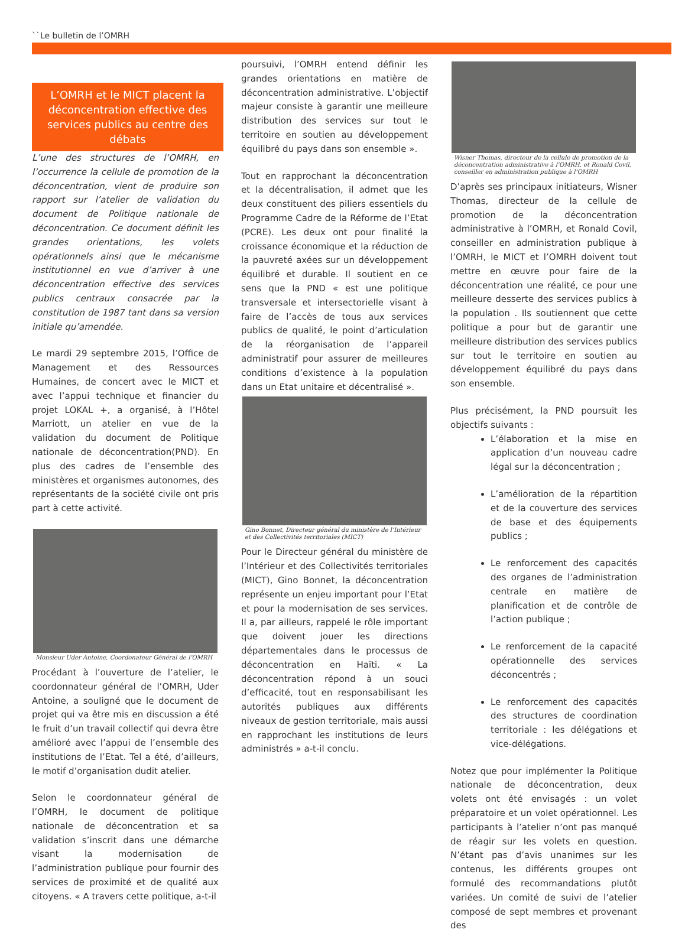``Le bulletin de l’OMRH
L’OMRH et le MICT placent la déconcentration effective des services publics au centre des débats
L’une des structures de l’OMRH, en l’occurrence la cellule de promotion de la déconcentration, vient de produire son rapport sur l’atelier de validation du document de Politique nationale de déconcentration. Ce document définit les grandes orientations, les volets opérationnels ainsi que le mécanisme institutionnel en vue d’arriver à une déconcentration effective des services publics centraux consacrée par la constitution de 1987 tant dans sa version initiale qu’amendée.
Le mardi 29 septembre 2015, l’Office de Management et des Ressources Humaines, de concert avec le MICT et avec l’appui technique et financier du projet LOKAL +, a organisé, à l’Hôtel Marriott, un atelier en vue de la validation du document de Politique nationale de déconcentration(PND). En plus des cadres de l’ensemble des ministères et organismes autonomes, des représentants de la société civile ont pris part à cette activité.
Monsieur Uder Antoine, Coordonateur Général de l’OMRH
Procédant à l’ouverture de l’atelier, le coordonnateur général de l’OMRH, Uder Antoine, a souligné que le document de projet qui va être mis en discussion a été le fruit d’un travail collectif qui devra être amélioré avec l’appui de l’ensemble des institutions de l’Etat. Tel a été, d’ailleurs, le motif d’organisation dudit atelier.
Selon le coordonnateur général de l’OMRH, le document de politique nationale de déconcentration et sa validation s’inscrit dans une démarche visant la modernisation de l’administration publique pour fournir des services de proximité et de qualité aux citoyens. « A travers cette politique, a-t-il
poursuivi, l’OMRH entend définir les grandes orientations en matière de déconcentration administrative. L’objectif majeur consiste à garantir une meilleure distribution des services sur tout le territoire en soutien au développement équilibré du pays dans son ensemble ».
Tout en rapprochant la déconcentration et la décentralisation, il admet que les deux constituent des piliers essentiels du Programme Cadre de la Réforme de l’Etat (PCRE). Les deux ont pour finalité la croissance économique et la réduction de la pauvreté axées sur un développement équilibré et durable. Il soutient en ce sens que la PND « est une politique transversale et intersectorielle visant à faire de l’accès de tous aux services publics de qualité, le point d’articulation de la réorganisation de l’appareil administratif pour assurer de meilleures conditions d’existence à la population dans un Etat unitaire et décentralisé ».
Gino Bonnet, Directeur général du ministère de l’Intérieur et des Collectivités territoriales (MICT)
Pour le Directeur général du ministère de l’Intérieur et des Collectivités territoriales (MICT), Gino Bonnet, la déconcentration représente un enjeu important pour l’Etat et pour la modernisation de ses services. Il a, par ailleurs, rappelé le rôle important que doivent jouer les directions départementales dans le processus de déconcentration en Haïti. « La déconcentration répond à un souci d’efficacité, tout en responsabilisant les autorités publiques aux différents niveaux de gestion territoriale, mais aussi en rapprochant les institutions de leurs administrés » a-t-il conclu.
Wisner Thomas, directeur de la cellule de promotion de la déconcentration administrative à l’OMRH, et Ronald Covil, conseiller en administration publique à l’OMRH
D’après ses principaux initiateurs, Wisner Thomas, directeur de la cellule de promotion de la déconcentration administrative à l’OMRH, et Ronald Covil, conseiller en administration publique à l’OMRH, le MICT et l’OMRH doivent tout mettre en œuvre pour faire de la déconcentration une réalité, ce pour une meilleure desserte des services publics à la population . Ils soutiennent que cette politique a pour but de garantir une meilleure distribution des services publics sur tout le territoire en soutien au développement équilibré du pays dans son ensemble.
Plus précisément, la PND poursuit les objectifs suivants :
L’élaboration et la mise en application d’un nouveau cadre légal sur la déconcentration ;
L’amélioration de la répartition et de la couverture des services de base et des équipements publics ;
Le renforcement des capacités des organes de l’administration centrale en matière de planification et de contrôle de l’action publique ;
Le renforcement de la capacité opérationnelle des services déconcentrés ;
Le renforcement des capacités des structures de coordination territoriale : les délégations et vice-délégations.
Notez que pour implémenter la Politique nationale de déconcentration, deux volets ont été envisagés : un volet préparatoire et un volet opérationnel. Les participants à l’atelier n’ont pas manqué de réagir sur les volets en question. N’étant pas d’avis unanimes sur les contenus, les différents groupes ont formulé des recommandations plutôt variées. Un comité de suivi de l’atelier composé de sept membres et provenant des